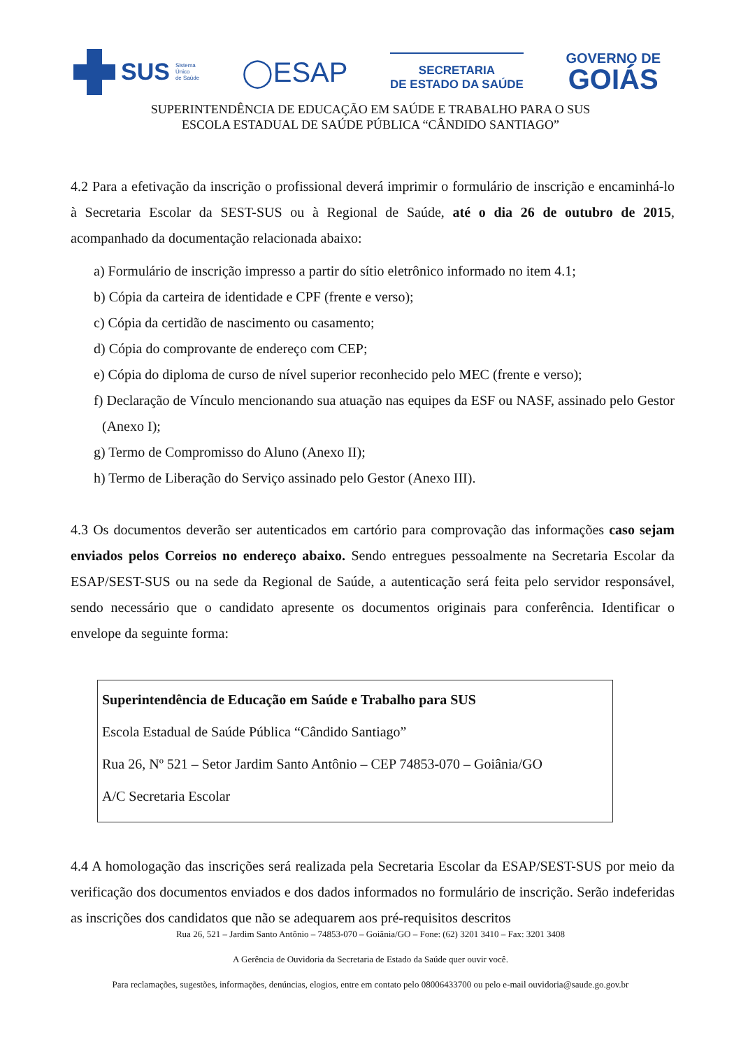SUS Sistema
Único
de Saúde
◯ESAP
SECRETARIA
DE ESTADO DA SAÚDE
GOVERNO DE
GOIÁS
SUPERINTENDÊNCIA DE EDUCAÇÃO EM SAÚDE E TRABALHO PARA O SUS
ESCOLA ESTADUAL DE SAÚDE PÚBLICA “CÂNDIDO SANTIAGO”
4.2 Para a efetivação da inscrição o profissional deverá imprimir o formulário de inscrição e encaminhá-lo à Secretaria Escolar da SEST-SUS ou à Regional de Saúde, até o dia 26 de outubro de 2015, acompanhado da documentação relacionada abaixo:
a) Formulário de inscrição impresso a partir do sítio eletrônico informado no item 4.1;
b) Cópia da carteira de identidade e CPF (frente e verso);
c) Cópia da certidão de nascimento ou casamento;
d) Cópia do comprovante de endereço com CEP;
e) Cópia do diploma de curso de nível superior reconhecido pelo MEC (frente e verso);
f) Declaração de Vínculo mencionando sua atuação nas equipes da ESF ou NASF, assinado pelo Gestor (Anexo I);
g) Termo de Compromisso do Aluno (Anexo II);
h) Termo de Liberação do Serviço assinado pelo Gestor (Anexo III).
4.3 Os documentos deverão ser autenticados em cartório para comprovação das informações caso sejam enviados pelos Correios no endereço abaixo. Sendo entregues pessoalmente na Secretaria Escolar da ESAP/SEST-SUS ou na sede da Regional de Saúde, a autenticação será feita pelo servidor responsável, sendo necessário que o candidato apresente os documentos originais para conferência. Identificar o envelope da seguinte forma:
Superintendência de Educação em Saúde e Trabalho para SUS
Escola Estadual de Saúde Pública “Cândido Santiago”
Rua 26, Nº 521 – Setor Jardim Santo Antônio – CEP 74853-070 – Goiânia/GO
A/C Secretaria Escolar
4.4 A homologação das inscrições será realizada pela Secretaria Escolar da ESAP/SEST-SUS por meio da verificação dos documentos enviados e dos dados informados no formulário de inscrição. Serão indeferidas as inscrições dos candidatos que não se adequarem aos pré-requisitos descritos
Rua 26, 521 – Jardim Santo Antônio – 74853-070 – Goiânia/GO – Fone: (62) 3201 3410 – Fax: 3201 3408
A Gerência de Ouvidoria da Secretaria de Estado da Saúde quer ouvir você.
Para reclamações, sugestões, informações, denúncias, elogios, entre em contato pelo 08006433700 ou pelo e-mail ouvidoria@saude.go.gov.br